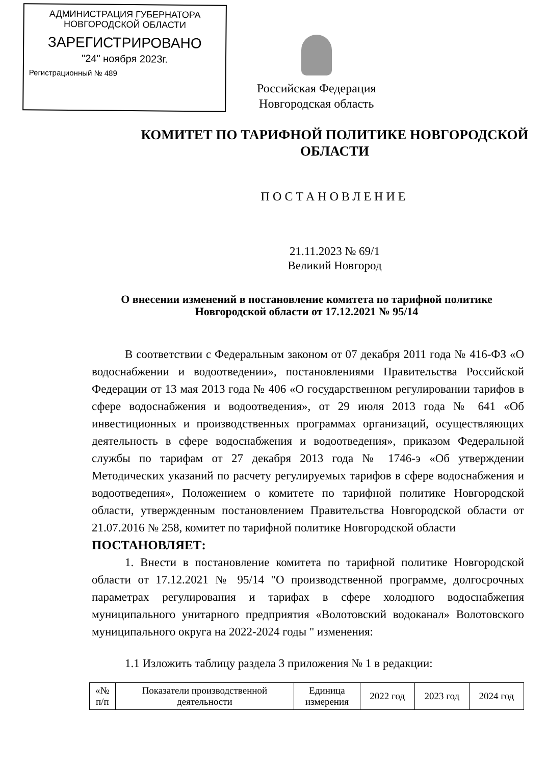АДМИНИСТРАЦИЯ ГУБЕРНАТОРА
НОВГОРОДСКОЙ ОБЛАСТИ
ЗАРЕГИСТРИРОВАНО
"24" ноября 2023г.
Регистрационный № 489
Российская Федерация
Новгородская область
КОМИТЕТ ПО ТАРИФНОЙ ПОЛИТИКЕ НОВГОРОДСКОЙ
ОБЛАСТИ
ПОСТАНОВЛЕНИЕ
21.11.2023 № 69/1
Великий Новгород
О внесении изменений в постановление комитета по тарифной политике Новгородской области от 17.12.2021 № 95/14
В соответствии с Федеральным законом от 07 декабря 2011 года № 416-ФЗ «О водоснабжении и водоотведении», постановлениями Правительства Российской Федерации от 13 мая 2013 года № 406 «О государственном регулировании тарифов в сфере водоснабжения и водоотведения», от 29 июля 2013 года № 641 «Об инвестиционных и производственных программах организаций, осуществляющих деятельность в сфере водоснабжения и водоотведения», приказом Федеральной службы по тарифам от 27 декабря 2013 года № 1746-э «Об утверждении Методических указаний по расчету регулируемых тарифов в сфере водоснабжения и водоотведения», Положением о комитете по тарифной политике Новгородской области, утвержденным постановлением Правительства Новгородской области от 21.07.2016 № 258, комитет по тарифной политике Новгородской области
ПОСТАНОВЛЯЕТ:
1. Внести в постановление комитета по тарифной политике Новгородской области от 17.12.2021 № 95/14 "О производственной программе, долгосрочных параметрах регулирования и тарифах в сфере холодного водоснабжения муниципального унитарного предприятия «Волотовский водоканал» Волотовского муниципального округа на 2022-2024 годы " изменения:
1.1 Изложить таблицу раздела 3 приложения № 1 в редакции:
| «№ п/п | Показатели производственной деятельности | Единица измерения | 2022 год | 2023 год | 2024 год |